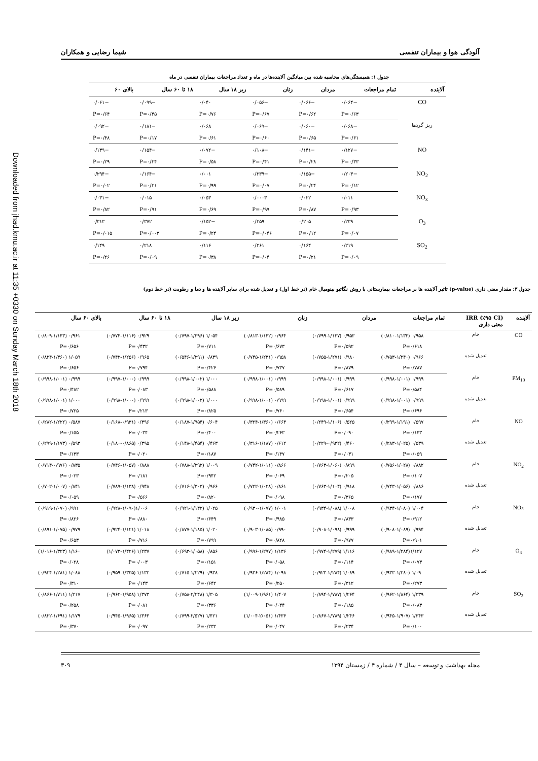آلودگی هوا و بیماران تنفسی شیما رضایی و همکاران
جدول ۱: همبستگی‌های محاسبه شده بین میانگین آلاینده‌ها در ماه و تعداد مراجعات بیماران تنفسی در ماه
| آلاینده | تمام مراجعات | مردان | زنان | زیر ۱۸ سال | ۱۸ تا ۶۰ سال | بالای ۶۰ |
| --- | --- | --- | --- | --- | --- | --- |
| CO | −۰/۰۶۴ | −۰/۰۶۶ | −۰/۰۵۶ | ۰/۰۴۰ | −۰/۰۹۹ | −۰/۰۶۱ |
| | P=۰/۶۳ | P=۰/۶۲ | P=۰/۶۷ | P=۰/۷۶ | P=۰/۴۵ | P=۰/۶۴ |
| ریز گردها | −۰/۰۶۸ | −۰/۰۶۰ | −۰/۰۶۹ | ۰/۰۶۸ | −۰/۱۸۱ | −۰/۰۹۲ |
| | P=۰/۶۱ | P=۰/۶۵ | P=۰/۶۰ | P=۰/۶۱ | P=۰/۱۷ | P=۰/۴۸ |
| NO | −۰/۱۲۷ | −۰/۱۴۱ | −۰/۱۰۸ | −۰/۰۷۲ | −۰/۱۵۴ | −۰/۱۳۹ |
| | P=۰/۳۳ | P=۰/۲۸ | P=۰/۴۱ | P=۰/۵۸ | P=۰/۲۴ | P=۰/۲۹ |
| NO<sub>2</sub> | −۰/۲۰۳ | −۰/۱۵۵ | −۰/۲۳۹ | ۰/۰۰۱ | −۰/۱۶۴ | −۰/۲۹۴ |
| | P=۰/۱۲ | P=۰/۲۴ | P=۰/۰۷ | P=۰/۹۹ | P=۰/۲۱ | P=۰/۰۲ |
| NO<sub>x</sub> | ۰/۰۱۱ | ۰/۰۲۲ | ۰/۰۰۰۳ | ۰/۰۵۳ | ۰/۰۱۵ | −۰/۰۳۱ |
| | P=۰/۹۳ | P=۰/۸۷ | P=۰/۹۹ | P=۰/۶۹ | P=۰/۹۱ | P=۰/۸۲ |
| O<sub>3</sub> | ۰/۲۳۹ | ۰/۲۰۵ | ۰/۲۵۹ | −۰/۱۵۲ | ۰/۳۷۲ | ۰/۳۱۳ |
| | P=۰/۰۷ | P=۰/۱۲ | P=۰/۰۴۶ | P=۰/۲۴ | P=۰/۰۰۳ | P=۰/۰۱۵ |
| SO<sub>2</sub> | ۰/۲۱۹ | ۰/۱۶۴ | ۰/۲۶۱ | ۰/۱۱۶ | ۰/۲۱۸ | ۰/۱۴۹ |
| | P=۰/۰۹ | P=۰/۲۱ | P=۰/۰۴ | P=۰/۳۸ | P=۰/۰۹ | P=۰/۲۶ |
جدول ۳: مقدار معنی داری (p-value) تاثیر آلاینده ها بر مراجعات بیمارستانی با روش نگاتیو بینومیال خام (در خط اول) و تعدیل شده برای سایر آلاینده ها و دما و رطوبت (در خط دوم)
| آلاینده | IRR (٪۹۵ CI) معنی داری | تمام مراجعات | مردان | زنان | زیر ۱۸ سال | ۱۸ تا ۶۰ سال | بالای ۶۰ سال |
| --- | --- | --- | --- | --- | --- | --- | --- |
| CO | خام | ۰/۹۵۸ (۰/۸۱۰-۱/۱۳۳) | ۰/۹۵۳ (۰/۷۹۹-۱/۱۳۷) | ۰/۹۶۴ (۰/۸۱۳-۱/۱۴۲) | ۱/۰۵۴ (۰/۷۹۷-۱/۳۹۶) | ۰/۹۲۹ (۰/۷۷۴-۱/۱۱۶) | ۰/۹۶۱ (۰/۸۰۹-۱/۱۴۳) |
| | | P=۰/۶۱۸ | P=۰/۵۹۲ | P=۰/۶۷۳ | P=۰/۷۱۱ | P=۰/۴۳۲ | P=۰/۶۵۶ |
| | تعدیل شده | ۰/۹۶۶ (۰/۷۵۳-۱/۲۴۰) | ۰/۹۸۰ (۰/۷۵۵-۱/۲۷۱) | ۰/۹۵۸ (۰/۷۴۵-۱/۲۳۱) | ۰/۸۳۹ (۰/۵۴۶-۱/۲۹۱) | ۰/۹۶۵ (۰/۷۴۲-۱/۲۵۶) | ۱/۰۵۹ (۰/۸۲۴-۱/۳۶۰) |
| | | P=۰/۷۸۷ | P=۰/۸۷۹ | P=۰/۷۳۷ | P=۰/۴۲۶ | P=۰/۷۹۴ | P=۰/۶۵۶ |
| PM<sub>10</sub> | خام | ۰/۹۹۹ (۰/۹۹۸-۱/۰۰۱) | ۰/۹۹۹ (۰/۹۹۸-۱/۰۰۱) | ۰/۹۹۹ (۰/۹۹۸-۱/۰۰۱) | ۱/۰۰۰ (۰/۹۹۸-۱/۰۰۲) | ۰/۹۹۹ (۰/۹۹۷-۱/۰۰۰) | ۰/۹۹۹ (۰/۹۹۸-۱/۰۰۱) |
| | | P=۰/۵۸۴ | P=۰/۶۱۷ | P=۰/۵۸۹ | P=۰/۵۸۸ | P=۰/۰۸۳ | P=۰/۴۸۲ |
| | تعدیل شده | ۰/۹۹۹ (۰/۹۹۸-۱/۰۰۱) | ۰/۹۹۹ (۰/۹۹۸-۱/۰۰۱) | ۰/۹۹۹ (۰/۹۹۸-۱/۰۰۱) | ۱/۰۰۰ (۰/۹۹۸-۱/۰۰۲) | ۰/۹۹۹ (۰/۹۹۸-۱/۰۰۰) | ۱/۰۰۰ (۰/۹۹۸-۱/۰۰۱) |
| | | P=۰/۶۹۶ | P=۰/۶۵۴ | P=۰/۷۶۰ | P=۰/۸۲۵ | P=۰/۲۱۳ | P=۰/۷۲۵ |
| NO | خام | ۰/۵۹۷ (۰/۲۹۹-۱/۱۹۱) | ۰/۵۲۵ (۰/۲۴۹-۱/۱۰۶) | ۰/۶۶۴ (۰/۳۲۴-۱/۳۶۰) | ۰/۶۰۴ (۰/۱۸۷-۱/۹۵۴) | ۰/۳۹۶ (۰/۱۶۸-۰/۹۳۱) | ۰/۵۸۷ (۰/۲۸۲-۱/۲۲۲) |
| | | P=۰/۱۴۳ | P=۰/۰۹۰ | P=۰/۲۶۳ | P=۰/۴۰۰ | P=۰/۰۳۴ | P=۰/۱۵۵ |
| | تعدیل شده | ۰/۵۳۹ (۰/۲۸۳-۱/۰۲۵) | ۰/۴۶۰ (۰/۲۲۹-۰/۹۳۲) | ۰/۶۱۲ (۰/۳۱۶-۱/۱۸۷) | ۰/۴۶۳ (۰/۱۴۸-۱/۴۵۴) | ۰/۳۹۵ (۰/۱۸۰-۰/۸۶۵) | ۰/۵۹۳ (۰/۲۹۹-۱/۱۷۳) |
| | | P=۰/۰۵۹ | P=۰/۰۳۱ | P=۰/۱۴۷ | P=۰/۱۸۷ | P=۰/۰۲۰ | P=۰/۱۳۳ |
| NO<sub>2</sub> | خام | ۰/۸۸۲ (۰/۷۵۶-۱/۰۲۸) | ۰/۸۹۹ (۰/۷۶۳-۱/۰۶۰) | ۰/۸۶۶ (۰/۷۴۲-۱/۰۱۱) | ۱/۰۰۹ (۰/۷۸۸-۱/۲۹۲) | ۰/۸۸۸ (۰/۷۴۶-۱/۰۵۷) | ۰/۸۳۵ (۰/۷۱۴-۰/۹۷۶) |
| | | P=۰/۱۰۷ | P=۰/۲۰۵ | P=۰/۰۶۹ | P=۰/۹۴۲ | P=۰/۱۸۱ | P=۰/۰۲۳ |
| | تعدیل شده | ۰/۸۸۶ (۰/۷۴۳-۱/۰۵۶) | ۰/۹۱۸ (۰/۷۶۳-۱/۱۰۴) | ۰/۸۶۱ (۰/۷۲۲-۱/۰۲۸) | ۰/۹۶۶ (۰/۷۱۶-۱/۳۰۳) | ۰/۹۴۸ (۰/۷۸۹-۱/۱۳۸) | ۰/۸۴۱ (۰/۷۰۲-۱/۰۰۷) |
| | | P=۰/۱۷۷ | P=۰/۳۶۵ | P=۰/۰۹۸ | P=۰/۸۲۰ | P=۰/۵۶۶ | P=۰/۰۵۹ |
| NOx | خام | ۱/۰۰۴ (۰/۹۳۴-۱/۰۸۰) | ۱/۰۰۸ (۰/۹۳۴-۱/۰۸۸) | ۱/۰۰۱ (۰/۹۳۰-۱/۰۷۷) | ۱/۰۲۵ (۰/۹۲۱-۱/۱۴۲) | ۱/۰۰۶(۰/۹۲۸-۱/۰۹۰) | ۰/۹۹۱(۰/۹۱۹-۱/۰۷۰) |
| | | P=۰/۹۱۲ | P=۰/۸۳۳ | P=۰/۹۸۵ | P=۰/۶۴۹ | P=۰/۸۸۰ | P=۰/۸۲۶ |
| | تعدیل شده | ۰/۹۹۴ (۰/۹۰۸-۱/۰۸۹) | ۰/۹۹۹ (۰/۹۰۸-۱/۰۹۸) | ۰/۹۹۰ (۰/۹۰۳-۱/۰۸۵) | ۱/۰۲۰ (۰/۸۷۷-۱/۱۸۵) | ۱/۰۱۸ (۰/۹۲۴-۱/۱۲۱) | ۰/۹۷۹ (۰/۸۹۱-۱/۰۷۵) |
| | | P=۰/۹۰۱ | P=۰/۹۷۷ | P=۰/۸۲۸ | P=۰/۷۹۹ | P=۰/۷۱۶ | P=۰/۶۵۳ |
| O<sub>3</sub> | خام | ۱/۱۲۷(۰/۹۸۹-۱/۲۸۴) | ۱/۱۱۶ (۰/۹۷۴-۱/۲۷۹) | ۱/۱۳۶ (۰/۹۹۶-۱/۲۹۷) | ۰/۸۵۶ (۰/۶۹۳-۱/۰۵۸) | ۱/۲۳۷ (۱/۰۷۳-۱/۴۲۶) | ۱/۱۶۰ (۱/۰۱۶-۱/۳۲۳) |
| | | P=۰/۰۷۳ | P=۰/۱۱۴ | P=۰/۰۵۸ | P=۰/۱۵۱ | P=۰/۰۰۳ | P=۰/۰۲۸ |
| | تعدیل شده | ۱/۰۹ (۰/۹۳۳-۱/۲۸۰) | ۱/۰۸۹ (۰/۹۲۳-۱/۲۸۴) | ۱/۰۹۸ (۰/۹۳۶-۱/۲۸۴) | ۰/۹۳۸ (۰/۷۱۵-۱/۲۲۹) | ۱/۱۳۲ (۰/۹۵۹-۱/۳۳۵) | ۱/۰۸۸ (۰/۹۲۴-۱/۲۸۱) |
| | | P=۰/۲۷۳ | P=۰/۳۱۲ | P=۰/۲۵۰ | P=۰/۶۴۲ | P=۰/۱۴۳ | P=۰/۳۱۰ |
| SO<sub>2</sub> | خام | ۱/۳۳۹ (۰/۹۶۲-۱/۸۶۴) | ۱/۲۶۴ (۰/۸۹۴-۱/۷۸۷) | ۱/۴۰۷ (۱/۰۰۹-۱/۹۶۱) | ۱/۳۰۵ (۰/۷۵۸-۲/۲۴۸) | ۱/۳۷۳ (۰/۹۶۲-۱/۹۵۸) | ۱/۲۱۷ (۰/۸۶۶-۱/۷۱۱) |
| | | P=۰/۰۸۳ | P=۰/۱۸۵ | P=۰/۰۴۴ | P=۰/۳۳۶ | P=۰/۰۸۱ | P=۰/۲۵۸ |
| | تعدیل شده | ۱/۳۴۳ (۰/۹۴۵-۱/۹۰۷) | ۱/۲۴۶ (۰/۸۶۷-۱/۷۸۹) | ۱/۴۳۶ (۱/۰۰۴-۲/۰۵۱) | ۱/۴۲۱ (۰/۷۹۹-۲/۵۲۷) | ۱/۳۶۳ (۰/۹۴۵-۱/۹۶۵) | ۱/۱۷۹ (۰/۸۲۲-۱/۶۹۱) |
| | | P=۰/۱۰۰ | P=۰/۲۳۴ | P=۰/۰۴۷ | P=۰/۲۳۲ | P=۰/۰۹۷ | P=۰/۳۷۰ |
مجله بهداشت و توسعه – سال ۴ / شماره ۴ / زمستان ۱۳۹۴ ۳۰۹
Downloaded from jhad.kmu.ac.ir at 11:35 +0330 on Sunday March 18th 2018